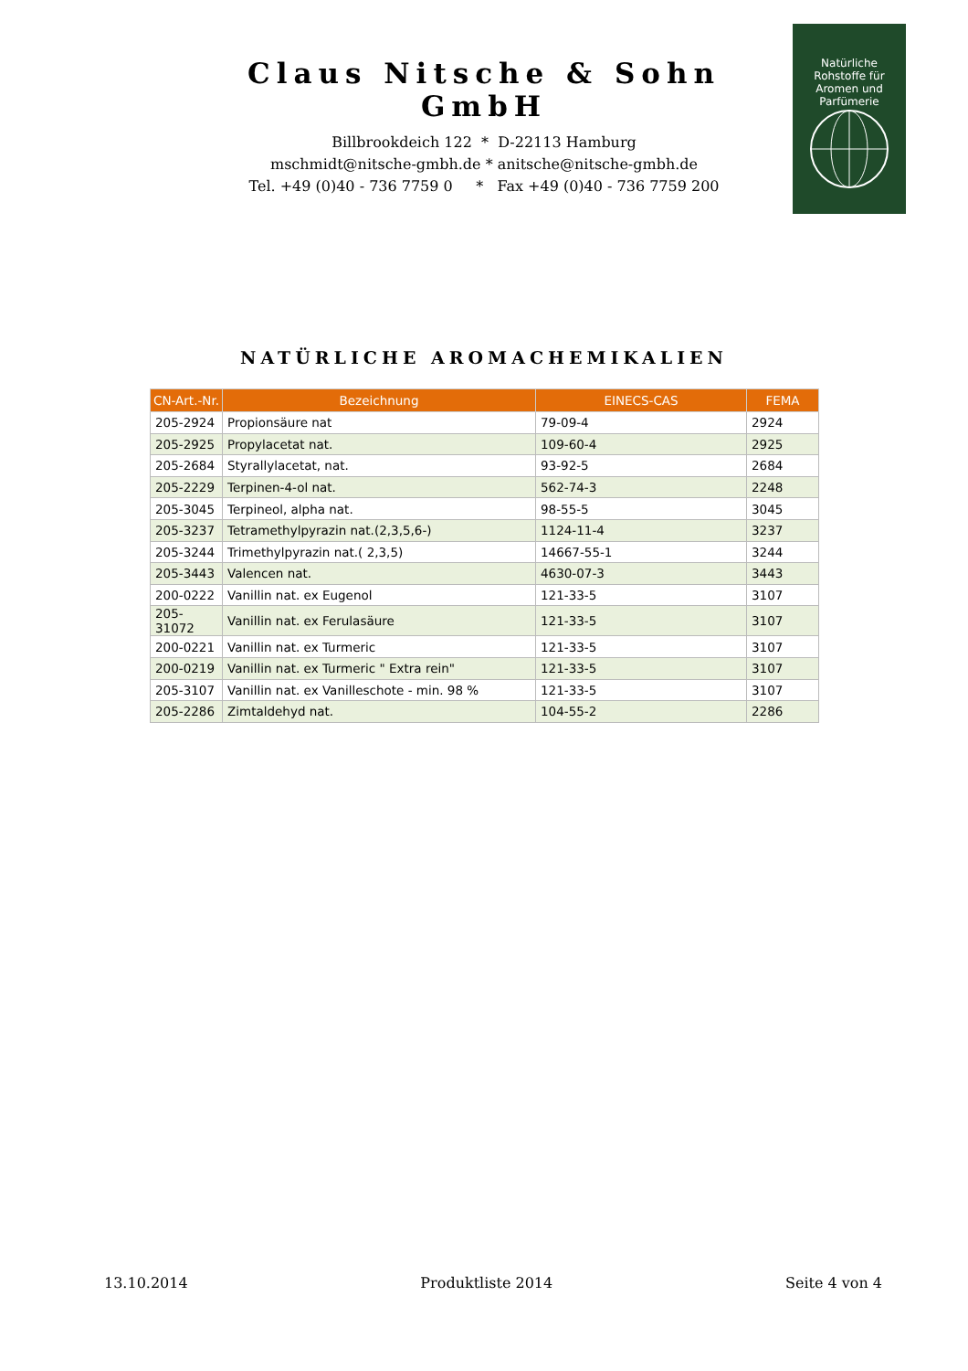Claus Nitsche & Sohn GmbH
Billbrookdeich 122 * D-22113 Hamburg
mschmidt@nitsche-gmbh.de * anitsche@nitsche-gmbh.de
Tel. +49 (0)40 - 736 7759 0 * Fax +49 (0)40 - 736 7759 200
Natürliche
Rohstoffe für
Aromen und
Parfümerie
NATÜRLICHE AROMACHEMIKALIEN
| CN-Art.-Nr. | Bezeichnung | EINECS-CAS | FEMA |
| --- | --- | --- | --- |
| 205-2924 | Propionsäure nat | 79-09-4 | 2924 |
| 205-2925 | Propylacetat nat. | 109-60-4 | 2925 |
| 205-2684 | Styrallylacetat, nat. | 93-92-5 | 2684 |
| 205-2229 | Terpinen-4-ol nat. | 562-74-3 | 2248 |
| 205-3045 | Terpineol, alpha nat. | 98-55-5 | 3045 |
| 205-3237 | Tetramethylpyrazin nat.(2,3,5,6-) | 1124-11-4 | 3237 |
| 205-3244 | Trimethylpyrazin nat.( 2,3,5) | 14667-55-1 | 3244 |
| 205-3443 | Valencen nat. | 4630-07-3 | 3443 |
| 200-0222 | Vanillin nat. ex Eugenol | 121-33-5 | 3107 |
| 205-31072 | Vanillin nat. ex Ferulasäure | 121-33-5 | 3107 |
| 200-0221 | Vanillin nat. ex Turmeric | 121-33-5 | 3107 |
| 200-0219 | Vanillin nat. ex Turmeric " Extra rein" | 121-33-5 | 3107 |
| 205-3107 | Vanillin nat. ex Vanilleschote - min. 98 % | 121-33-5 | 3107 |
| 205-2286 | Zimtaldehyd nat. | 104-55-2 | 2286 |
13.10.2014 Produktliste 2014 Seite 4 von 4